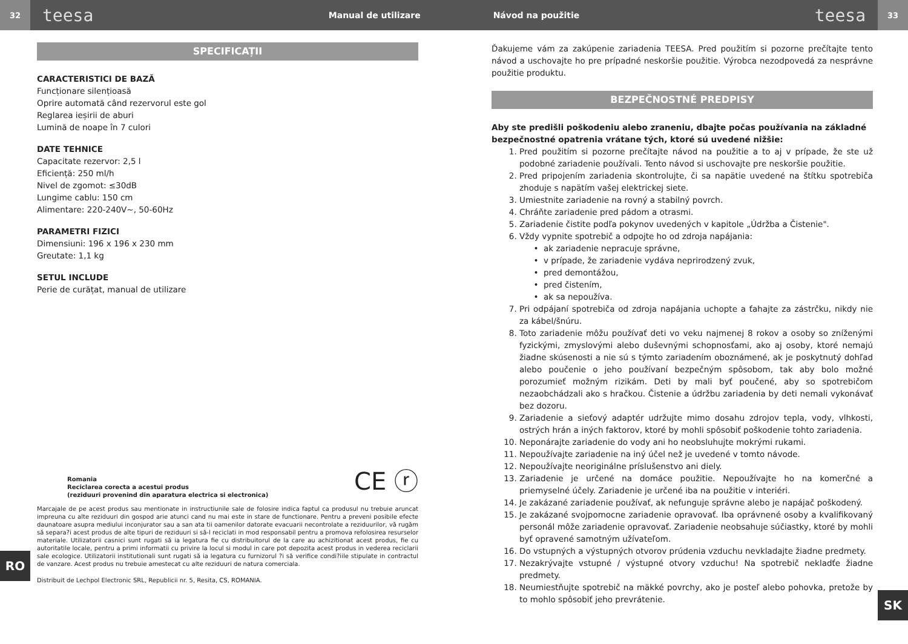32
teesa
Manual de utilizare Návod na použitie
teesa
33
SPECIFICAȚII
CARACTERISTICI DE BAZĂ
Funcționare silențioasă
Oprire automată când rezervorul este gol
Reglarea ieșirii de aburi
Lumină de noape în 7 culori
DATE TEHNICE
Capacitate rezervor: 2,5 l
Eficiență: 250 ml/h
Nivel de zgomot: ≤30dB
Lungime cablu: 150 cm
Alimentare: 220-240V~, 50-60Hz
PARAMETRI FIZICI
Dimensiuni: 196 x 196 x 230 mm
Greutate: 1,1 kg
SETUL INCLUDE
Perie de curățat, manual de utilizare
Romania
Reciclarea corecta a acestui produs
(reziduuri provenind din aparatura electrica si electronica)
CE ⓡ
Marcajale de pe acest produs sau mentionate in instructiunile sale de folosire indica faptul ca produsul nu trebuie aruncat impreuna cu alte reziduuri din gospod arie atunci cand nu mai este in stare de functionare. Pentru a preveni posibile efecte daunatoare asupra mediului inconjurator sau a san ata tii oamenilor datorate evacuarii necontrolate a reziduurilor, vă rugăm să separa?i acest produs de alte tipuri de reziduuri si să-l reciclati in mod responsabil pentru a promova refolosirea resurselor materiale. Utilizatorii casnici sunt rugati să ia legatura fie cu distribuitorul de la care au achizitionat acest produs, fie cu autoritatile locale, pentru a primi informatii cu privire la locul si modul in care pot depozita acest produs in vederea reciclarii sale ecologice. Utilizatorii institutionali sunt rugati să ia legatura cu furnizorul ?i să verifice condi?iile stipulate in contractul de vanzare. Acest produs nu trebuie amestecat cu alte reziduuri de natura comerciala.
Distribuit de Lechpol Electronic SRL, Republicii nr. 5, Resita, CS, ROMANIA.
Ďakujeme vám za zakúpenie zariadenia TEESA. Pred použitím si pozorne prečítajte tento návod a uschovajte ho pre prípadné neskoršie použitie. Výrobca nezodpovedá za nesprávne použitie produktu.
BEZPEČNOSTNÉ PREDPISY
Aby ste predišli poškodeniu alebo zraneniu, dbajte počas používania na základné bezpečnostné opatrenia vrátane tých, ktoré sú uvedené nižšie:
1. Pred použitím si pozorne prečítajte návod na použitie a to aj v prípade, že ste už podobné zariadenie používali. Tento návod si uschovajte pre neskoršie použitie.
2. Pred pripojením zariadenia skontrolujte, či sa napätie uvedené na štítku spotrebiča zhoduje s napätím vašej elektrickej siete.
3. Umiestnite zariadenie na rovný a stabilný povrch.
4. Chráňte zariadenie pred pádom a otrasmi.
5. Zariadenie čistite podľa pokynov uvedených v kapitole „Údržba a Čistenie".
6. Vždy vypnite spotrebič a odpojte ho od zdroja napájania:
ak zariadenie nepracuje správne,
v prípade, že zariadenie vydáva neprirodzený zvuk,
pred demontážou,
pred čistením,
ak sa nepoužíva.
7. Pri odpájaní spotrebiča od zdroja napájania uchopte a ťahajte za zástrčku, nikdy nie za kábel/šnúru.
8. Toto zariadenie môžu používať deti vo veku najmenej 8 rokov a osoby so zníženými fyzickými, zmyslovými alebo duševnými schopnosťami, ako aj osoby, ktoré nemajú žiadne skúsenosti a nie sú s týmto zariadením oboznámené, ak je poskytnutý dohľad alebo poučenie o jeho používaní bezpečným spôsobom, tak aby bolo možné porozumieť možným rizikám. Deti by mali byť poučené, aby so spotrebičom nezaobchádzali ako s hračkou. Čistenie a údržbu zariadenia by deti nemali vykonávať bez dozoru.
9. Zariadenie a sieťový adaptér udržujte mimo dosahu zdrojov tepla, vody, vlhkosti, ostrých hrán a iných faktorov, ktoré by mohli spôsobiť poškodenie tohto zariadenia.
10. Neponárajte zariadenie do vody ani ho neobsluhujte mokrými rukami.
11. Nepoužívajte zariadenie na iný účel než je uvedené v tomto návode.
12. Nepoužívajte neoriginálne príslušenstvo ani diely.
13. Zariadenie je určené na domáce použitie. Nepoužívajte ho na komerčné a priemyselné účely. Zariadenie je určené iba na použitie v interiéri.
14. Je zakázané zariadenie používať, ak nefunguje správne alebo je napájač poškodený.
15. Je zakázané svojpomocne zariadenie opravovať. Iba oprávnené osoby a kvalifikovaný personál môže zariadenie opravovať. Zariadenie neobsahuje súčiastky, ktoré by mohli byť opravené samotným užívateľom.
16. Do vstupných a výstupných otvorov prúdenia vzduchu nevkladajte žiadne predmety.
17. Nezakrývajte vstupné / výstupné otvory vzduchu! Na spotrebič nekladťe žiadne predmety.
18. Neumiestňujte spotrebič na mäkké povrchy, ako je posteľ alebo pohovka, pretože by to mohlo spôsobiť jeho prevrátenie.
RO
SK